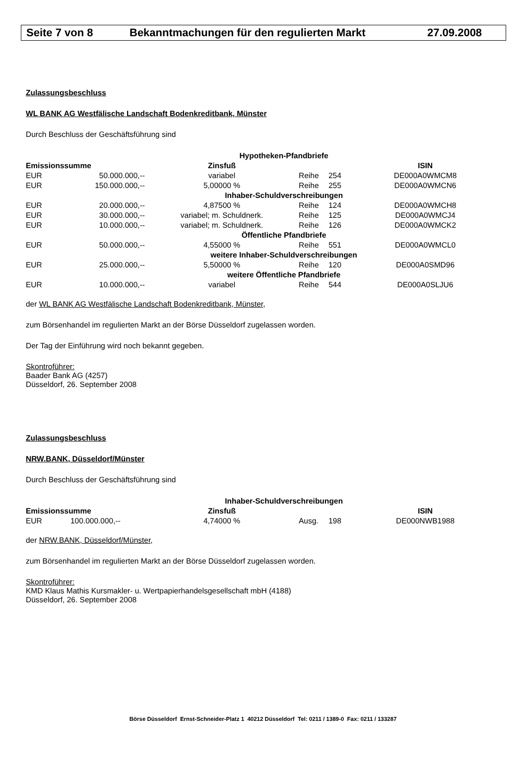Seite 7 von 8 Bekanntmachungen für den regulierten Markt 27.09.2008
Zulassungsbeschluss
WL BANK AG Westfälische Landschaft Bodenkreditbank, Münster
Durch Beschluss der Geschäftsführung sind
| Hypotheken-Pfandbriefe | | | | | |
| Emissionssumme | | Zinsfuß | | | ISIN |
| EUR | 50.000.000,-- | variabel | Reihe | 254 | DE000A0WMCM8 |
| EUR | 150.000.000,-- | 5,00000 % | Reihe | 255 | DE000A0WMCN6 |
| Inhaber-Schuldverschreibungen | | | | | |
| EUR | 20.000.000,-- | 4,87500 % | Reihe | 124 | DE000A0WMCH8 |
| EUR | 30.000.000,-- | variabel; m. Schuldnerk. | Reihe | 125 | DE000A0WMCJ4 |
| EUR | 10.000.000,-- | variabel; m. Schuldnerk. | Reihe | 126 | DE000A0WMCK2 |
| Öffentliche Pfandbriefe | | | | | |
| EUR | 50.000.000,-- | 4,55000 % | Reihe | 551 | DE000A0WMCL0 |
| weitere Inhaber-Schuldverschreibungen | | | | | |
| EUR | 25.000.000,-- | 5,50000 % | Reihe | 120 | DE000A0SMD96 |
| weitere Öffentliche Pfandbriefe | | | | | |
| EUR | 10.000.000,-- | variabel | Reihe | 544 | DE000A0SLJU6 |
der WL BANK AG Westfälische Landschaft Bodenkreditbank, Münster,
zum Börsenhandel im regulierten Markt an der Börse Düsseldorf zugelassen worden.
Der Tag der Einführung wird noch bekannt gegeben.
Skontroführer:
Baader Bank AG (4257)
Düsseldorf, 26. September 2008
Zulassungsbeschluss
NRW.BANK, Düsseldorf/Münster
Durch Beschluss der Geschäftsführung sind
| Inhaber-Schuldverschreibungen | | | | | |
| Emissionssumme | | Zinsfuß | | | ISIN |
| EUR | 100.000.000,-- | 4,74000 % | Ausg. | 198 | DE000NWB1988 |
der NRW.BANK, Düsseldorf/Münster,
zum Börsenhandel im regulierten Markt an der Börse Düsseldorf zugelassen worden.
Skontroführer:
KMD Klaus Mathis Kursmakler- u. Wertpapierhandelsgesellschaft mbH (4188)
Düsseldorf, 26. September 2008
Börse Düsseldorf Ernst-Schneider-Platz 1 40212 Düsseldorf Tel: 0211 / 1389-0 Fax: 0211 / 133287